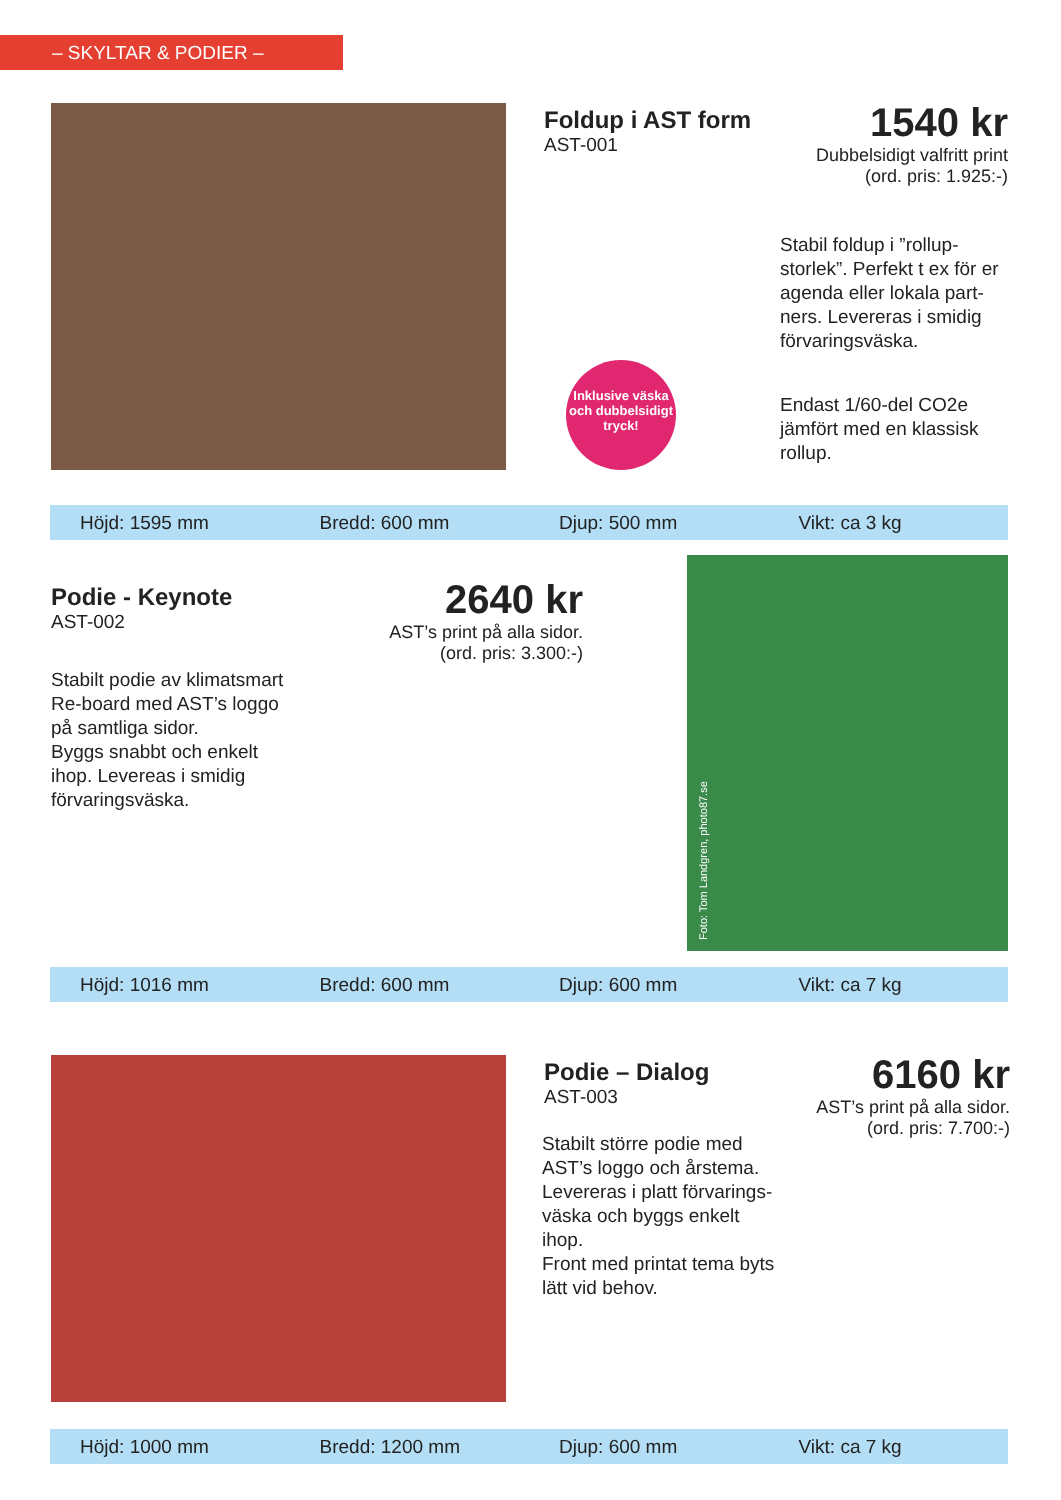– SKYLTAR & PODIER –
Foldup i AST form
AST-001
1540 kr
Dubbelsidigt valfritt print
(ord. pris: 1.925:-)
Inklusive väska och dubbelsidigt tryck!
Stabil foldup i ”rollup-storlek”. Perfekt t ex för er agenda eller lokala part-ners. Levereras i smidig förvaringsväska.
Endast 1/60-del CO2e jämfört med en klassisk rollup.
Höjd: 1595 mm Bredd: 600 mm Djup: 500 mm Vikt: ca 3 kg
Podie - Keynote
AST-002
2640 kr
AST’s print på alla sidor.
(ord. pris: 3.300:-)
Stabilt podie av klimatsmart Re-board med AST’s loggo på samtliga sidor.
Byggs snabbt och enkelt ihop. Levereas i smidig förvaringsväska.
Foto: Tom Landgren, photo87.se
Höjd: 1016 mm Bredd: 600 mm Djup: 600 mm Vikt: ca 7 kg
Podie – Dialog
AST-003
6160 kr
AST’s print på alla sidor.
(ord. pris: 7.700:-)
Stabilt större podie med AST’s loggo och årstema. Levereras i platt förvarings-väska och byggs enkelt ihop.
Front med printat tema byts lätt vid behov.
Höjd: 1000 mm Bredd: 1200 mm Djup: 600 mm Vikt: ca 7 kg